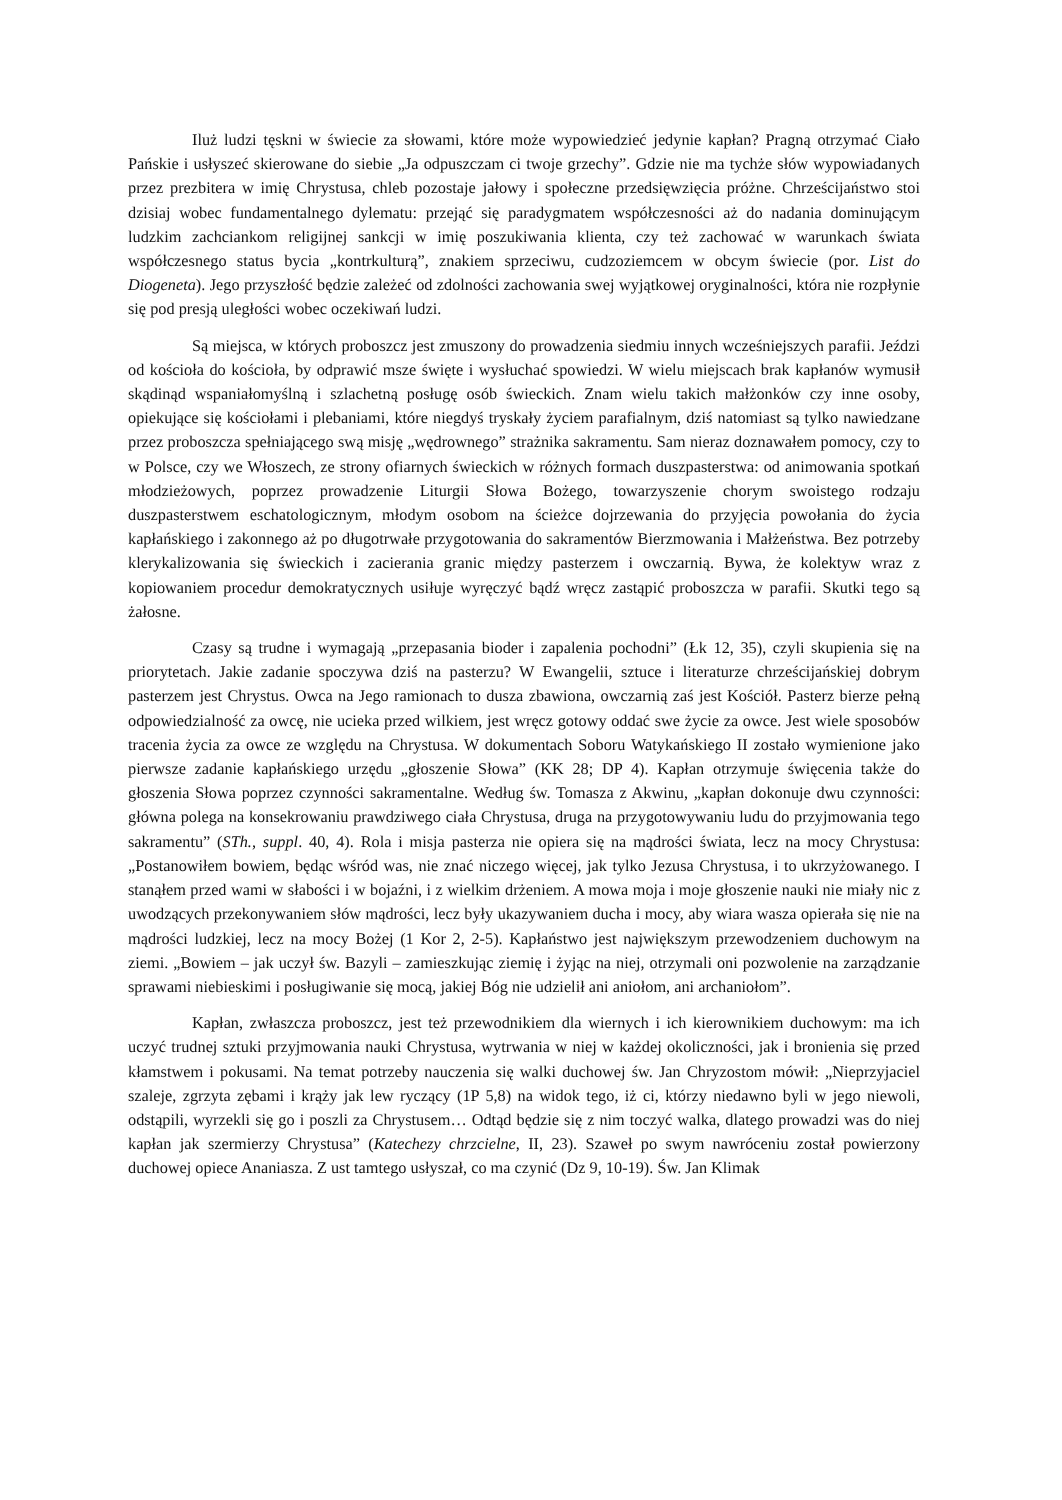Iluż ludzi tęskni w świecie za słowami, które może wypowiedzieć jedynie kapłan? Pragną otrzymać Ciało Pańskie i usłyszeć skierowane do siebie „Ja odpuszczam ci twoje grzechy”. Gdzie nie ma tychże słów wypowiadanych przez prezbitera w imię Chrystusa, chleb pozostaje jałowy i społeczne przedsięwzięcia próżne. Chrześcijaństwo stoi dzisiaj wobec fundamentalnego dylematu: przejąć się paradygmatem współczesności aż do nadania dominującym ludzkim zachciankom religijnej sankcji w imię poszukiwania klienta, czy też zachować w warunkach świata współczesnego status bycia „kontrkulturą”, znakiem sprzeciwu, cudzoziemcem w obcym świecie (por. List do Diogeneta). Jego przyszłość będzie zależeć od zdolności zachowania swej wyjątkowej oryginalności, która nie rozpłynie się pod presją uległości wobec oczekiwań ludzi.
Są miejsca, w których proboszcz jest zmuszony do prowadzenia siedmiu innych wcześniejszych parafii. Jeździ od kościoła do kościoła, by odprawić msze święte i wysłuchać spowiedzi. W wielu miejscach brak kapłanów wymusił skądinąd wspaniałomyślną i szlachetną posługę osób świeckich. Znam wielu takich małżonków czy inne osoby, opiekujące się kościołami i plebaniami, które niegdyś tryskały życiem parafialnym, dziś natomiast są tylko nawiedzane przez proboszcza spełniającego swą misję „wędrownego” strażnika sakramentu. Sam nieraz doznawałem pomocy, czy to w Polsce, czy we Włoszech, ze strony ofiarnych świeckich w różnych formach duszpasterstwa: od animowania spotkań młodzieżowych, poprzez prowadzenie Liturgii Słowa Bożego, towarzyszenie chorym swoistego rodzaju duszpasterstwem eschatologicznym, młodym osobom na ścieżce dojrzewania do przyjęcia powołania do życia kapłańskiego i zakonnego aż po długotrwałe przygotowania do sakramentów Bierzmowania i Małżeństwa. Bez potrzeby klerykalizowania się świeckich i zacierania granic między pasterzem i owczarnią. Bywa, że kolektyw wraz z kopiowaniem procedur demokratycznych usiłuje wyręczyć bądź wręcz zastąpić proboszcza w parafii. Skutki tego są żałosne.
Czasy są trudne i wymagają „przepasania bioder i zapalenia pochodni” (Łk 12, 35), czyli skupienia się na priorytetach. Jakie zadanie spoczywa dziś na pasterzu? W Ewangelii, sztuce i literaturze chrześcijańskiej dobrym pasterzem jest Chrystus. Owca na Jego ramionach to dusza zbawiona, owczarnią zaś jest Kościół. Pasterz bierze pełną odpowiedzialność za owcę, nie ucieka przed wilkiem, jest wręcz gotowy oddać swe życie za owce. Jest wiele sposobów tracenia życia za owce ze względu na Chrystusa. W dokumentach Soboru Watykańskiego II zostało wymienione jako pierwsze zadanie kapłańskiego urzędu „głoszenie Słowa” (KK 28; DP 4). Kapłan otrzymuje święcenia także do głoszenia Słowa poprzez czynności sakramentalne. Według św. Tomasza z Akwinu, „kapłan dokonuje dwu czynności: główna polega na konsekrowaniu prawdziwego ciała Chrystusa, druga na przygotowywaniu ludu do przyjmowania tego sakramentu” (STh., suppl. 40, 4). Rola i misja pasterza nie opiera się na mądrości świata, lecz na mocy Chrystusa: „Postanowiłem bowiem, będąc wśród was, nie znać niczego więcej, jak tylko Jezusa Chrystusa, i to ukrzyżowanego. I stanąłem przed wami w słabości i w bojaźni, i z wielkim drżeniem. A mowa moja i moje głoszenie nauki nie miały nic z uwodzących przekonywaniem słów mądrości, lecz były ukazywaniem ducha i mocy, aby wiara wasza opierała się nie na mądrości ludzkiej, lecz na mocy Bożej (1 Kor 2, 2-5). Kapłaństwo jest największym przewodzeniem duchowym na ziemi. „Bowiem – jak uczył św. Bazyli – zamieszkując ziemię i żyjąc na niej, otrzymali oni pozwolenie na zarządzanie sprawami niebieskimi i posługiwanie się mocą, jakiej Bóg nie udzielił ani aniołom, ani archaniołom”.
Kapłan, zwłaszcza proboszcz, jest też przewodnikiem dla wiernych i ich kierownikiem duchowym: ma ich uczyć trudnej sztuki przyjmowania nauki Chrystusa, wytrwania w niej w każdej okoliczności, jak i bronienia się przed kłamstwem i pokusami. Na temat potrzeby nauczenia się walki duchowej św. Jan Chryzostom mówił: „Nieprzyjaciel szaleje, zgrzyta zębami i krąży jak lew ryczący (1P 5,8) na widok tego, iż ci, którzy niedawno byli w jego niewoli, odstąpili, wyrzekli się go i poszli za Chrystusem… Odtąd będzie się z nim toczyć walka, dlatego prowadzi was do niej kapłan jak szermierzy Chrystusa” (Katechezy chrzcielne, II, 23). Szaweł po swym nawróceniu został powierzony duchowej opiece Ananiasza. Z ust tamtego usłyszał, co ma czynić (Dz 9, 10-19). Św. Jan Klimak